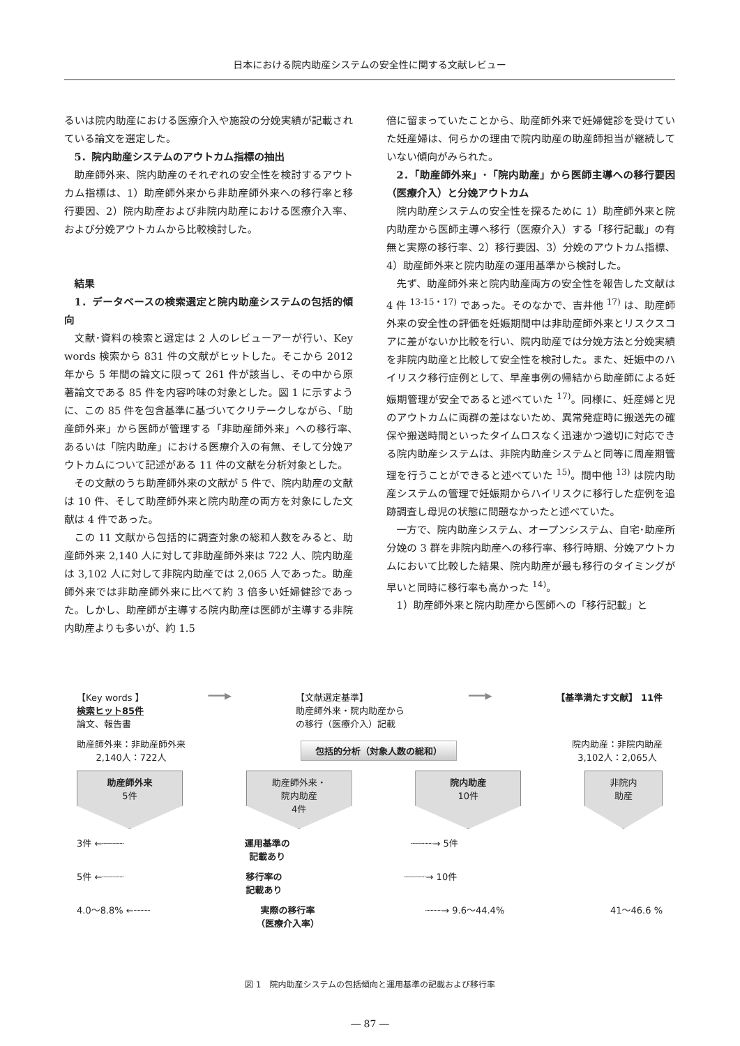日本における院内助産システムの安全性に関する文献レビュー
るいは院内助産における医療介入や施設の分娩実績が記載されている論文を選定した。
5．院内助産システムのアウトカム指標の抽出
助産師外来、院内助産のそれぞれの安全性を検討するアウトカム指標は、1）助産師外来から非助産師外来への移行率と移行要因、2）院内助産および非院内助産における医療介入率、および分娩アウトカムから比較検討した。
結果
1．データベースの検索選定と院内助産システムの包括的傾向
文献･資料の検索と選定は 2 人のレビューアーが行い、Key words 検索から 831 件の文献がヒットした。そこから 2012 年から 5 年間の論文に限って 261 件が該当し、その中から原著論文である 85 件を内容吟味の対象とした。図 1 に示すように、この 85 件を包含基準に基づいてクリテークしながら、「助産師外来」から医師が管理する「非助産師外来」への移行率､あるいは「院内助産」における医療介入の有無、そして分娩アウトカムについて記述がある 11 件の文献を分析対象とした。
その文献のうち助産師外来の文献が 5 件で、院内助産の文献は 10 件、そして助産師外来と院内助産の両方を対象にした文献は 4 件であった。
この 11 文献から包括的に調査対象の総和人数をみると、助産師外来 2,140 人に対して非助産師外来は 722 人、院内助産は 3,102 人に対して非院内助産では 2,065 人であった。助産師外来では非助産師外来に比べて約 3 倍多い妊婦健診であった。しかし、助産師が主導する院内助産は医師が主導する非院内助産よりも多いが、約 1.5
倍に留まっていたことから、助産師外来で妊婦健診を受けていた妊産婦は、何らかの理由で院内助産の助産師担当が継続していない傾向がみられた。
2．「助産師外来」･「院内助産」から医師主導への移行要因（医療介入）と分娩アウトカム
院内助産システムの安全性を探るために 1）助産師外来と院内助産から医師主導へ移行（医療介入）する「移行記載」の有無と実際の移行率、2）移行要因、3）分娩のアウトカム指標、4）助産師外来と院内助産の運用基準から検討した。
先ず、助産師外来と院内助産両方の安全性を報告した文献は 4 件 <sup>13-15・17)</sup> であった。そのなかで、吉井他 <sup>17)</sup> は、助産師外来の安全性の評価を妊娠期間中は非助産師外来とリスクスコアに差がないか比較を行い、院内助産では分娩方法と分娩実績を非院内助産と比較して安全性を検討した。また、妊娠中のハイリスク移行症例として、早産事例の帰結から助産師による妊娠期管理が安全であると述べていた <sup>17)</sup>。同様に、妊産婦と児のアウトカムに両群の差はないため、異常発症時に搬送先の確保や搬送時間といったタイムロスなく迅速かつ適切に対応できる院内助産システムは、非院内助産システムと同等に周産期管理を行うことができると述べていた <sup>15)</sup>。間中他 <sup>13)</sup> は院内助産システムの管理で妊娠期からハイリスクに移行した症例を追跡調査し母児の状態に問題なかったと述べていた。
一方で、院内助産システム、オープンシステム、自宅･助産所分娩の 3 群を非院内助産への移行率、移行時期、分娩アウトカムにおいて比較した結果、院内助産が最も移行のタイミングが早いと同時に移行率も高かった <sup>14)</sup>。
1）助産師外来と院内助産から医師への「移行記載」と
【Key words 】
検索ヒット85件
論文、報告書
━━━▶ 【文献選定基準】
助産師外来・院内助産から
の移行（医療介入）記載
━━━▶ 【基準満たす文献】 11件
助産師外来：非助産師外来
2,140人：722人
包括的分析（対象人数の総和）
院内助産：非院内助産
3,102人：2,065人
助産師外来
5件
助産師外来・
院内助産
4件
院内助産
10件
非院内
助産
3件 ←┈┈┈┈ 運用基準の
記載あり
┈┈┈┈→ 5件
5件 ←┈┈┈┈ 移行率の
記載あり
┈┈┈┈→ 10件
4.0〜8.8% ←┈┈┈ 実際の移行率
（医療介入率）
┈┈┈→ 9.6〜44.4% 41〜46.6 %
図 1　院内助産システムの包括傾向と運用基準の記載および移行率
― 87 ―